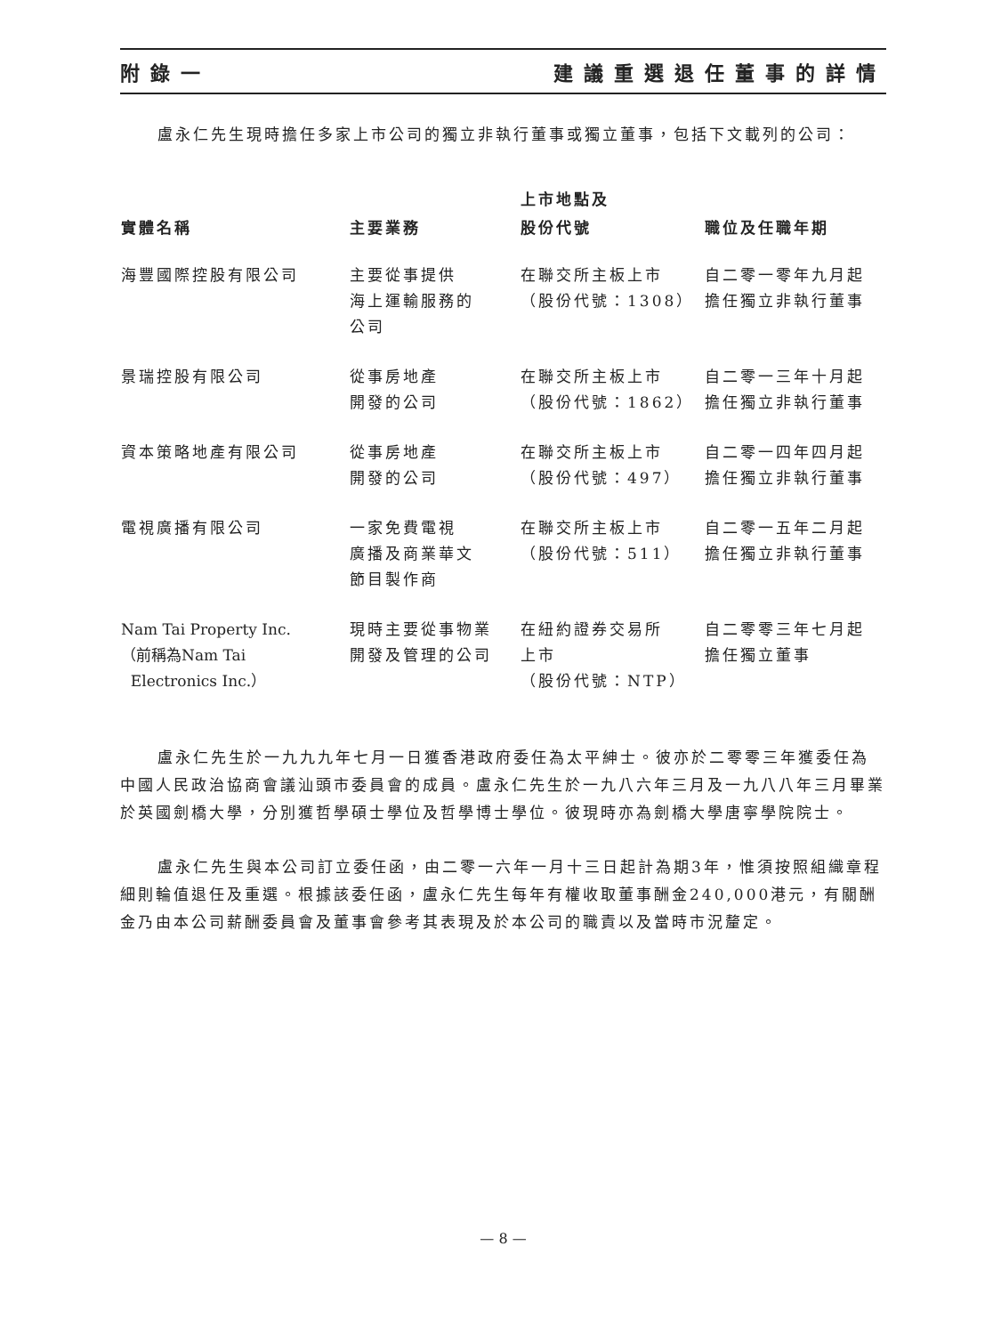附錄一 建議重選退任董事的詳情
盧永仁先生現時擔任多家上市公司的獨立非執行董事或獨立董事，包括下文載列的公司：
| 實體名稱 | 主要業務 | 上市地點及 股份代號 | 職位及任職年期 |
| --- | --- | --- | --- |
| 海豐國際控股有限公司 | 主要從事提供 海上運輸服務的 公司 | 在聯交所主板上市 （股份代號：1308） | 自二零一零年九月起 擔任獨立非執行董事 |
| 景瑞控股有限公司 | 從事房地產 開發的公司 | 在聯交所主板上市 （股份代號：1862） | 自二零一三年十月起 擔任獨立非執行董事 |
| 資本策略地產有限公司 | 從事房地產 開發的公司 | 在聯交所主板上市 （股份代號：497） | 自二零一四年四月起 擔任獨立非執行董事 |
| 電視廣播有限公司 | 一家免費電視 廣播及商業華文 節目製作商 | 在聯交所主板上市 （股份代號：511） | 自二零一五年二月起 擔任獨立非執行董事 |
| Nam Tai Property Inc. （前稱為Nam Tai Electronics Inc.） | 現時主要從事物業 開發及管理的公司 | 在紐約證券交易所 上市 （股份代號：NTP） | 自二零零三年七月起 擔任獨立董事 |
盧永仁先生於一九九九年七月一日獲香港政府委任為太平紳士。彼亦於二零零三年獲委任為中國人民政治協商會議汕頭市委員會的成員。盧永仁先生於一九八六年三月及一九八八年三月畢業於英國劍橋大學，分別獲哲學碩士學位及哲學博士學位。彼現時亦為劍橋大學唐寧學院院士。
盧永仁先生與本公司訂立委任函，由二零一六年一月十三日起計為期3年，惟須按照組織章程細則輪值退任及重選。根據該委任函，盧永仁先生每年有權收取董事酬金240,000港元，有關酬金乃由本公司薪酬委員會及董事會參考其表現及於本公司的職責以及當時市況釐定。
— 8 —